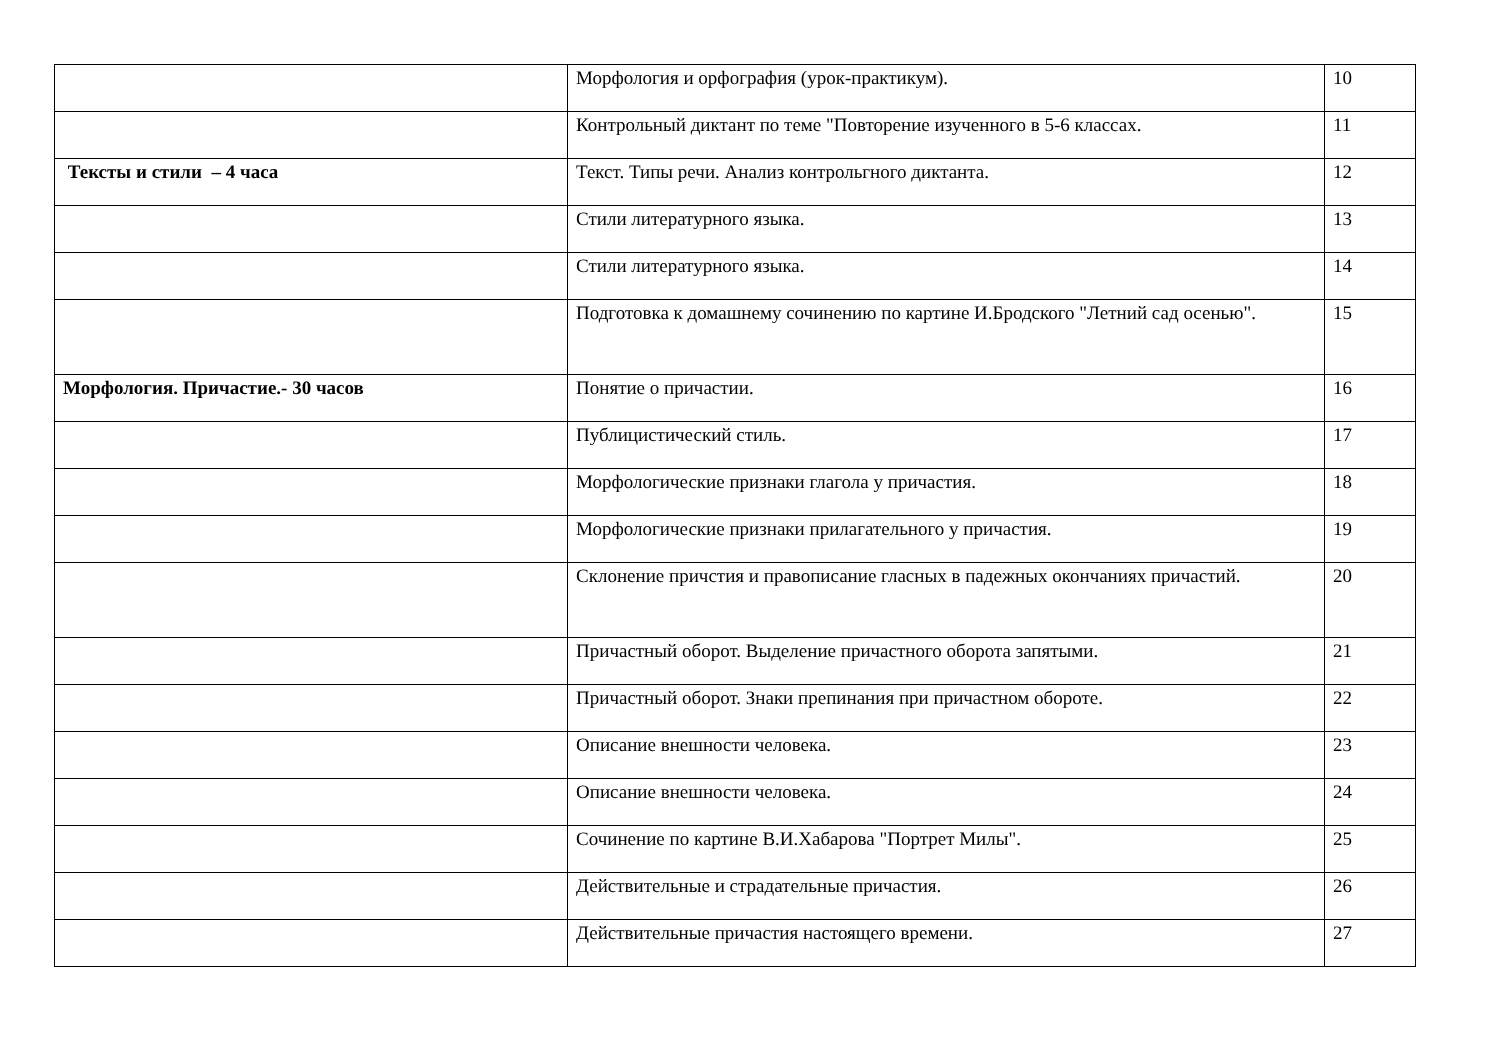| | Морфология и орфография (урок-практикум). | 10 |
| | Контрольный диктант по теме "Повторение изученного в 5-6 классах. | 11 |
| Тексты и стили – 4 часа | Текст. Типы речи. Анализ контрольгного диктанта. | 12 |
| | Стили литературного языка. | 13 |
| | Стили литературного языка. | 14 |
| | Подготовка к домашнему сочинению по картине И.Бродского "Летний сад осенью". | 15 |
| Морфология. Причастие.- 30 часов | Понятие о причастии. | 16 |
| | Публицистический стиль. | 17 |
| | Морфологические признаки глагола у причастия. | 18 |
| | Морфологические признаки прилагательного у причастия. | 19 |
| | Склонение причстия и правописание гласных в падежных окончаниях причастий. | 20 |
| | Причастный оборот. Выделение причастного оборота запятыми. | 21 |
| | Причастный оборот. Знаки препинания при причастном обороте. | 22 |
| | Описание внешности человека. | 23 |
| | Описание внешности человека. | 24 |
| | Сочинение по картине В.И.Хабарова "Портрет Милы". | 25 |
| | Действительные и страдательные причастия. | 26 |
| | Действительные причастия настоящего времени. | 27 |